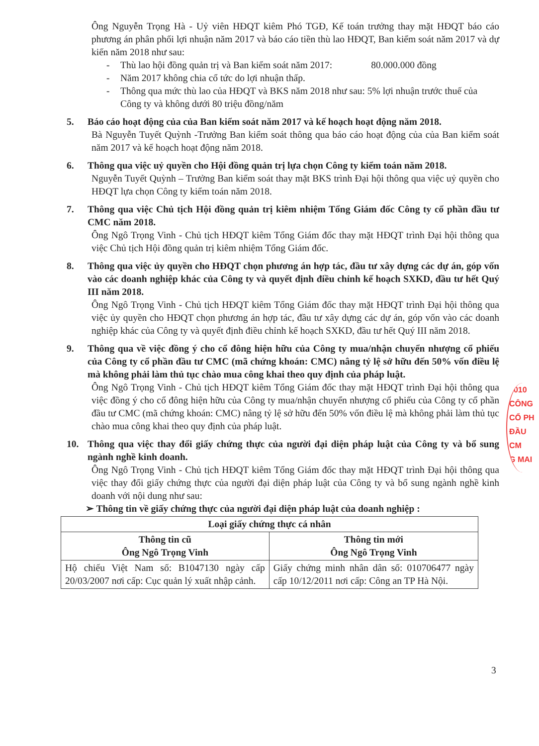Ông Nguyễn Trọng Hà - Uỷ viên HĐQT kiêm Phó TGĐ, Kế toán trưởng thay mặt HĐQT báo cáo phương án phân phối lợi nhuận năm 2017 và báo cáo tiền thù lao HĐQT, Ban kiểm soát năm 2017 và dự kiến năm 2018 như sau:
- Thù lao hội đồng quản trị và Ban kiểm soát năm 2017: 80.000.000 đồng
- Năm 2017 không chia cổ tức do lợi nhuận thấp.
- Thông qua mức thù lao của HĐQT và BKS năm 2018 như sau: 5% lợi nhuận trước thuế của Công ty và không dưới 80 triệu đồng/năm
5. Báo cáo hoạt động của của Ban kiểm soát năm 2017 và kế hoạch hoạt động năm 2018.
Bà Nguyễn Tuyết Quỳnh -Trưởng Ban kiểm soát thông qua báo cáo hoạt động của của Ban kiểm soát năm 2017 và kế hoạch hoạt động năm 2018.
6. Thông qua việc uỷ quyền cho Hội đồng quản trị lựa chọn Công ty kiểm toán năm 2018.
Nguyễn Tuyết Quỳnh – Trưởng Ban kiểm soát thay mặt BKS trình Đại hội thông qua việc uỷ quyền cho HĐQT lựa chọn Công ty kiểm toán năm 2018.
7. Thông qua việc Chủ tịch Hội đồng quản trị kiêm nhiệm Tổng Giám đốc Công ty cổ phần đầu tư CMC năm 2018.
Ông Ngô Trọng Vinh - Chủ tịch HĐQT kiêm Tổng Giám đốc thay mặt HĐQT trình Đại hội thông qua việc Chủ tịch Hội đồng quản trị kiêm nhiệm Tổng Giám đốc.
8. Thông qua việc ủy quyền cho HĐQT chọn phương án hợp tác, đầu tư xây dựng các dự án, góp vốn vào các doanh nghiệp khác của Công ty và quyết định điều chỉnh kế hoạch SXKD, đầu tư hết Quý III năm 2018.
Ông Ngô Trọng Vinh - Chủ tịch HĐQT kiêm Tổng Giám đốc thay mặt HĐQT trình Đại hội thông qua việc ủy quyền cho HĐQT chọn phương án hợp tác, đầu tư xây dựng các dự án, góp vốn vào các doanh nghiệp khác của Công ty và quyết định điều chỉnh kế hoạch SXKD, đầu tư hết Quý III năm 2018.
9. Thông qua về việc đồng ý cho cổ đông hiện hữu của Công ty mua/nhận chuyển nhượng cổ phiếu của Công ty cổ phần đầu tư CMC (mã chứng khoán: CMC) nâng tỷ lệ sở hữu đến 50% vốn điều lệ mà không phải làm thủ tục chào mua công khai theo quy định của pháp luật.
Ông Ngô Trọng Vinh - Chủ tịch HĐQT kiêm Tổng Giám đốc thay mặt HĐQT trình Đại hội thông qua việc đồng ý cho cổ đông hiện hữu của Công ty mua/nhận chuyển nhượng cổ phiếu của Công ty cổ phần đầu tư CMC (mã chứng khoán: CMC) nâng tỷ lệ sở hữu đến 50% vốn điều lệ mà không phải làm thủ tục chào mua công khai theo quy định của pháp luật.
10. Thông qua việc thay đổi giấy chứng thực của người đại diện pháp luật của Công ty và bổ sung ngành nghề kinh doanh.
Ông Ngô Trọng Vinh - Chủ tịch HĐQT kiêm Tổng Giám đốc thay mặt HĐQT trình Đại hội thông qua việc thay đổi giấy chứng thực của người đại diện pháp luật của Công ty và bổ sung ngành nghề kinh doanh với nội dung như sau:
➢ Thông tin về giấy chứng thực của người đại diện pháp luật của doanh nghiệp :
| Loại giấy chứng thực cá nhân | |
| --- | --- |
| Thông tin cũ Ông Ngô Trọng Vinh | Thông tin mới Ông Ngô Trọng Vinh |
| Hộ chiếu Việt Nam số: B1047130 ngày cấp 20/03/2007 nơi cấp: Cục quản lý xuất nhập cảnh. | Giấy chứng minh nhân dân số: 010706477 ngày cấp 10/12/2011 nơi cấp: Công an TP Hà Nội. |
0010
CÔNG
CỔ PH
ĐẦU
CM
G MAI
3